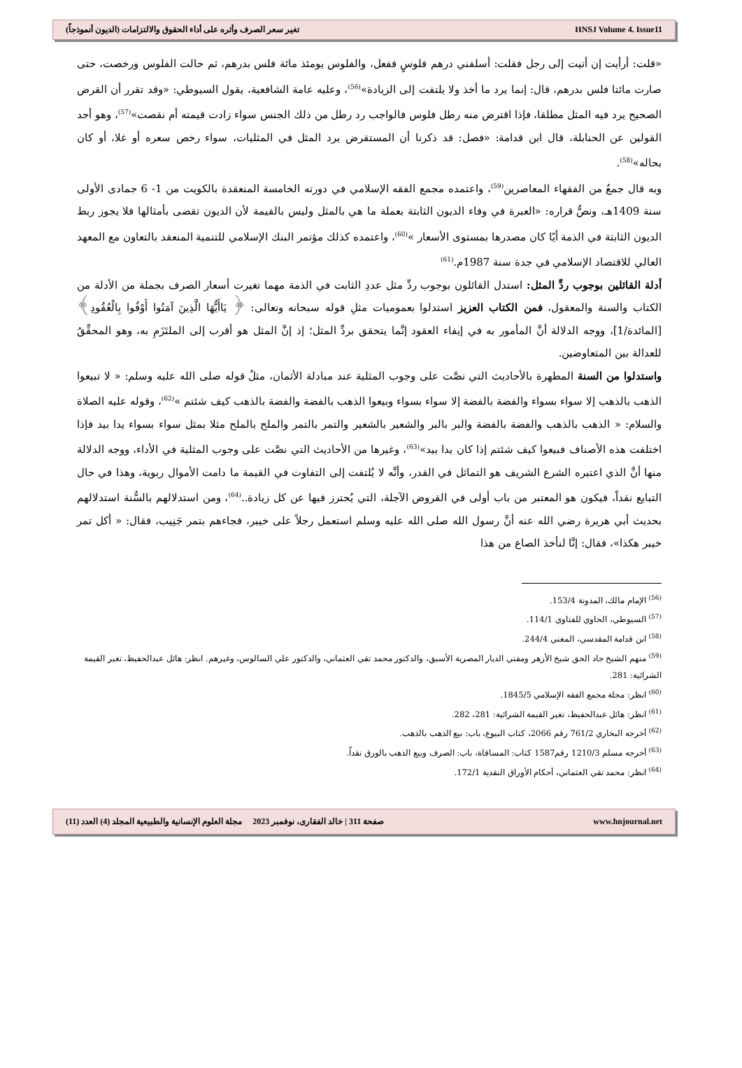تغير سعر الصرف وأثره على أداء الحقوق والالتزامات (الديون أنموذجاً) HNSJ Volume 4. Issue11
«قلت: أرأيت إن أتيت إلى رجل فقلت: أسلفني درهم فلوسٍ ففعل، والفلوس يومئذ مائة فلس بدرهم، ثم حالت الفلوس ورخصت، حتى صارت مائتا فلس بدرهم، قال: إنما يرد ما أخذ ولا يلتفت إلى الزيادة»<sup>(56)</sup>، وعليه عامة الشافعية، يقول السيوطي: «وقد تقرر أن القرض الصحيح يرد فيه المثل مطلقا، فإذا اقترض منه رطل فلوس فالواجب رد رطل من ذلك الجنس سواء زادت قيمته أم نقصت»<sup>(57)</sup>، وهو أحد القولين عن الحنابلة، قال ابن قدامة: «فصل: قد ذكرنا أن المستقرض يرد المثل في المثليات، سواء رخص سعره أو غلا، أو كان بحاله»<sup>(58)</sup>.
وبه قال جمعٌ من الفقهاء المعاصرين<sup>(59)</sup>، واعتمده مجمع الفقه الإسلامي في دورته الخامسة المنعقدة بالكويت من 1- 6 جمادى الأولى سنة 1409هـ، ونصُّ قراره: «العبرة في وفاء الديون الثابتة بعملة ما هي بالمثل وليس بالقيمة لأن الديون تقضى بأمثالها فلا يجوز ربط الديون الثابتة في الذمة أيًا كان مصدرها بمستوى الأسعار »<sup>(60)</sup>، واعتمده كذلك مؤتمر البنك الإسلامي للتنمية المنعقد بالتعاون مع المعهد العالي للاقتصاد الإسلامي في جدة سنة 1987م.<sup>(61)</sup>
أدلة القائلين بوجوب ردِّ المثل: استدل القائلون بوجوب ردِّ مثل عددِ الثابت في الذمة مهما تغيرت أسعار الصرف بجملة من الأدلة من الكتاب والسنة والمعقول، فمن الكتاب العزيز استدلوا بعموميات مثلِ قوله سبحانه وتعالى: ﴿ يَاأَيُّهَا الَّذِينَ آمَنُوا أَوْفُوا بِالْعُقُودِ﴾ [المائدة/1]، ووجه الدلالة أنَّ المأمور به في إيفاء العقود إنَّما يتحقق بردِّ المثل؛ إذ إنَّ المثل هو أقرب إلى الملتَزَمِ به، وهو المحقِّقُ للعدالة بين المتعاوضين.
واستدلوا من السنة المطهرة بالأحاديث التي نصَّت على وجوب المثلية عند مبادلة الأثمان، مثلُ قوله صلى الله عليه وسلم: « لا تبيعوا الذهب بالذهب إلا سواء بسواء والفضة بالفضة إلا سواء بسواء وبيعوا الذهب بالفضة والفضة بالذهب كيف شئتم »<sup>(62)</sup>، وقوله عليه الصلاة والسلام: « الذهب بالذهب والفضة بالفضة والبر بالبر والشعير بالشعير والتمر بالتمر والملح بالملح مثلا بمثل سواء بسواء يدا بيد فإذا اختلفت هذه الأصناف فبيعوا كيف شئتم إذا كان يدا بيد»<sup>(63)</sup>، وغيرها من الأحاديث التي نصَّت على وجوب المثلية في الأداء، ووجه الدلالة منها أنَّ الذي اعتبره الشرع الشريف هو التماثل في القدر، وأنَّه لا يُلتفت إلى التفاوت في القيمة ما دامت الأموال ربوية، وهذا في حال التبايع نقداً، فيكون هو المعتبر من باب أولى في القروض الآجلة، التي يُحترز فيها عن كل زيادة..<sup>(64)</sup>، ومن استدلالهم بالسُّنة استدلالهم بحديث أبي هريرة رضي الله عنه أنَّ رسول الله صلى الله عليه وسلم استعمل رجلاً على خيبر، فجاءهم بتمر جَنِيب، فقال: « أكل تمر خيبر هكذا»، فقال: إنَّا لنأخذ الصاع من هذا
<sup>(56)</sup> الإمام مالك، المدونة 153/4.
<sup>(57)</sup> السيوطي، الحاوي للفتاوي 114/1.
<sup>(58)</sup> ابن قدامة المقدسي، المغني 244/4.
<sup>(59)</sup> منهم الشيخ جاد الحق شيخ الأزهر ومفتي الديار المصرية الأسبق، والدكتور محمد تقي العثماني، والدكتور علي السالوس، وغيرهم. انظر: هائل عبدالحفيظ، تغير القيمة الشرائية: 281.
<sup>(60)</sup> انظر: مجلة مجمع الفقه الإسلامي 1845/5.
<sup>(61)</sup> انظر: هائل عبدالحفيظ، تغير القيمة الشرائية: 281، 282.
<sup>(62)</sup> أخرجه البخاري 761/2 رقم 2066، كتاب البيوع، باب: بيع الذهب بالذهب.
<sup>(63)</sup> أخرجه مسلم 1210/3 رقم1587 كتاب: المساقاة، باب: الصرف وبيع الذهب بالورق نقداً.
<sup>(64)</sup> انظر: محمد تقي العثماني، أحكام الأوراق النقدية 172/1.
صفحة 311 | خالد الفقارى، نوفمبر 2023 مجلة العلوم الإنسانية والطبيعية المجلد (4) العدد (11) www.hnjournal.net